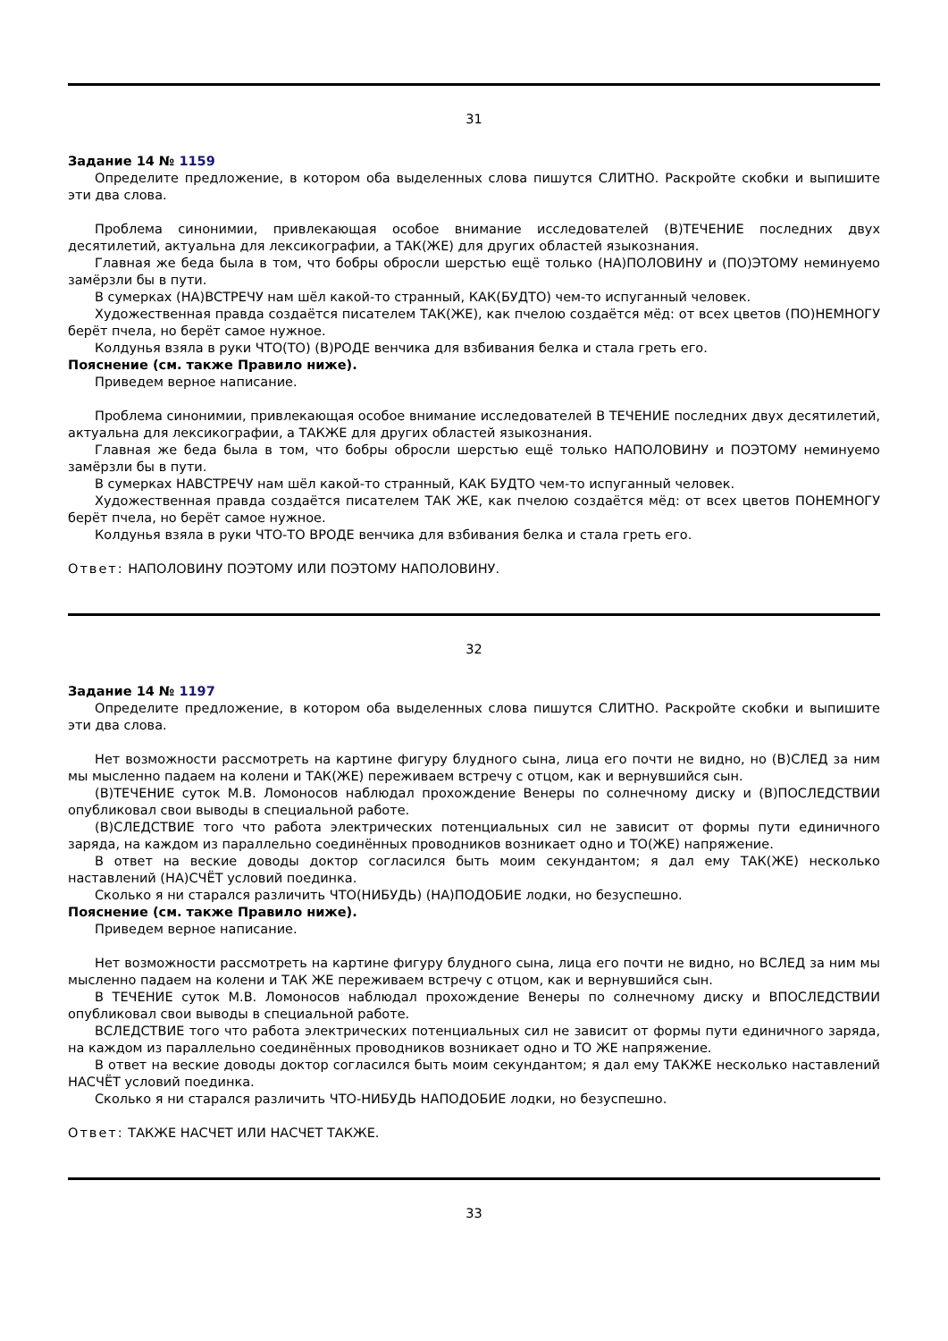31
Задание 14 № 1159
Определите предложение, в котором оба выделенных слова пишутся СЛИТНО. Раскройте скобки и выпишите эти два слова.
Проблема синонимии, привлекающая особое внимание исследователей (В)ТЕЧЕНИЕ последних двух десятилетий, актуальна для лексикографии, а ТАК(ЖЕ) для других областей языкознания.
Главная же беда была в том, что бобры обросли шерстью ещё только (НА)ПОЛОВИНУ и (ПО)ЭТОМУ неминуемо замёрзли бы в пути.
В сумерках (НА)ВСТРЕЧУ нам шёл какой-то странный, КАК(БУДТО) чем-то испуганный человек.
Художественная правда создаётся писателем ТАК(ЖЕ), как пчелою создаётся мёд: от всех цветов (ПО)НЕМНОГУ берёт пчела, но берёт самое нужное.
Колдунья взяла в руки ЧТО(ТО) (В)РОДЕ венчика для взбивания белка и стала греть его.
Пояснение (см. также Правило ниже).
Приведем верное написание.
Проблема синонимии, привлекающая особое внимание исследователей В ТЕЧЕНИЕ последних двух десятилетий, актуальна для лексикографии, а ТАКЖЕ для других областей языкознания.
Главная же беда была в том, что бобры обросли шерстью ещё только НАПОЛОВИНУ и ПОЭТОМУ неминуемо замёрзли бы в пути.
В сумерках НАВСТРЕЧУ нам шёл какой-то странный, КАК БУДТО чем-то испуганный человек.
Художественная правда создаётся писателем ТАК ЖЕ, как пчелою создаётся мёд: от всех цветов ПОНЕМНОГУ берёт пчела, но берёт самое нужное.
Колдунья взяла в руки ЧТО-ТО ВРОДЕ венчика для взбивания белка и стала греть его.
Ответ: НАПОЛОВИНУ ПОЭТОМУ ИЛИ ПОЭТОМУ НАПОЛОВИНУ.
32
Задание 14 № 1197
Определите предложение, в котором оба выделенных слова пишутся СЛИТНО. Раскройте скобки и выпишите эти два слова.
Нет возможности рассмотреть на картине фигуру блудного сына, лица его почти не видно, но (В)СЛЕД за ним мы мысленно падаем на колени и ТАК(ЖЕ) переживаем встречу с отцом, как и вернувшийся сын.
(В)ТЕЧЕНИЕ суток М.В. Ломоносов наблюдал прохождение Венеры по солнечному диску и (В)ПОСЛЕДСТВИИ опубликовал свои выводы в специальной работе.
(В)СЛЕДСТВИЕ того что работа электрических потенциальных сил не зависит от формы пути единичного заряда, на каждом из параллельно соединённых проводников возникает одно и ТО(ЖЕ) напряжение.
В ответ на веские доводы доктор согласился быть моим секундантом; я дал ему ТАК(ЖЕ) несколько наставлений (НА)СЧЁТ условий поединка.
Сколько я ни старался различить ЧТО(НИБУДЬ) (НА)ПОДОБИЕ лодки, но безуспешно.
Пояснение (см. также Правило ниже).
Приведем верное написание.
Нет возможности рассмотреть на картине фигуру блудного сына, лица его почти не видно, но ВСЛЕД за ним мы мысленно падаем на колени и ТАК ЖЕ переживаем встречу с отцом, как и вернувшийся сын.
В ТЕЧЕНИЕ суток М.В. Ломоносов наблюдал прохождение Венеры по солнечному диску и ВПОСЛЕДСТВИИ опубликовал свои выводы в специальной работе.
ВСЛЕДСТВИЕ того что работа электрических потенциальных сил не зависит от формы пути единичного заряда, на каждом из параллельно соединённых проводников возникает одно и ТО ЖЕ напряжение.
В ответ на веские доводы доктор согласился быть моим секундантом; я дал ему ТАКЖЕ несколько наставлений НАСЧЁТ условий поединка.
Сколько я ни старался различить ЧТО-НИБУДЬ НАПОДОБИЕ лодки, но безуспешно.
Ответ: ТАКЖЕ НАСЧЕТ ИЛИ НАСЧЕТ ТАКЖЕ.
33